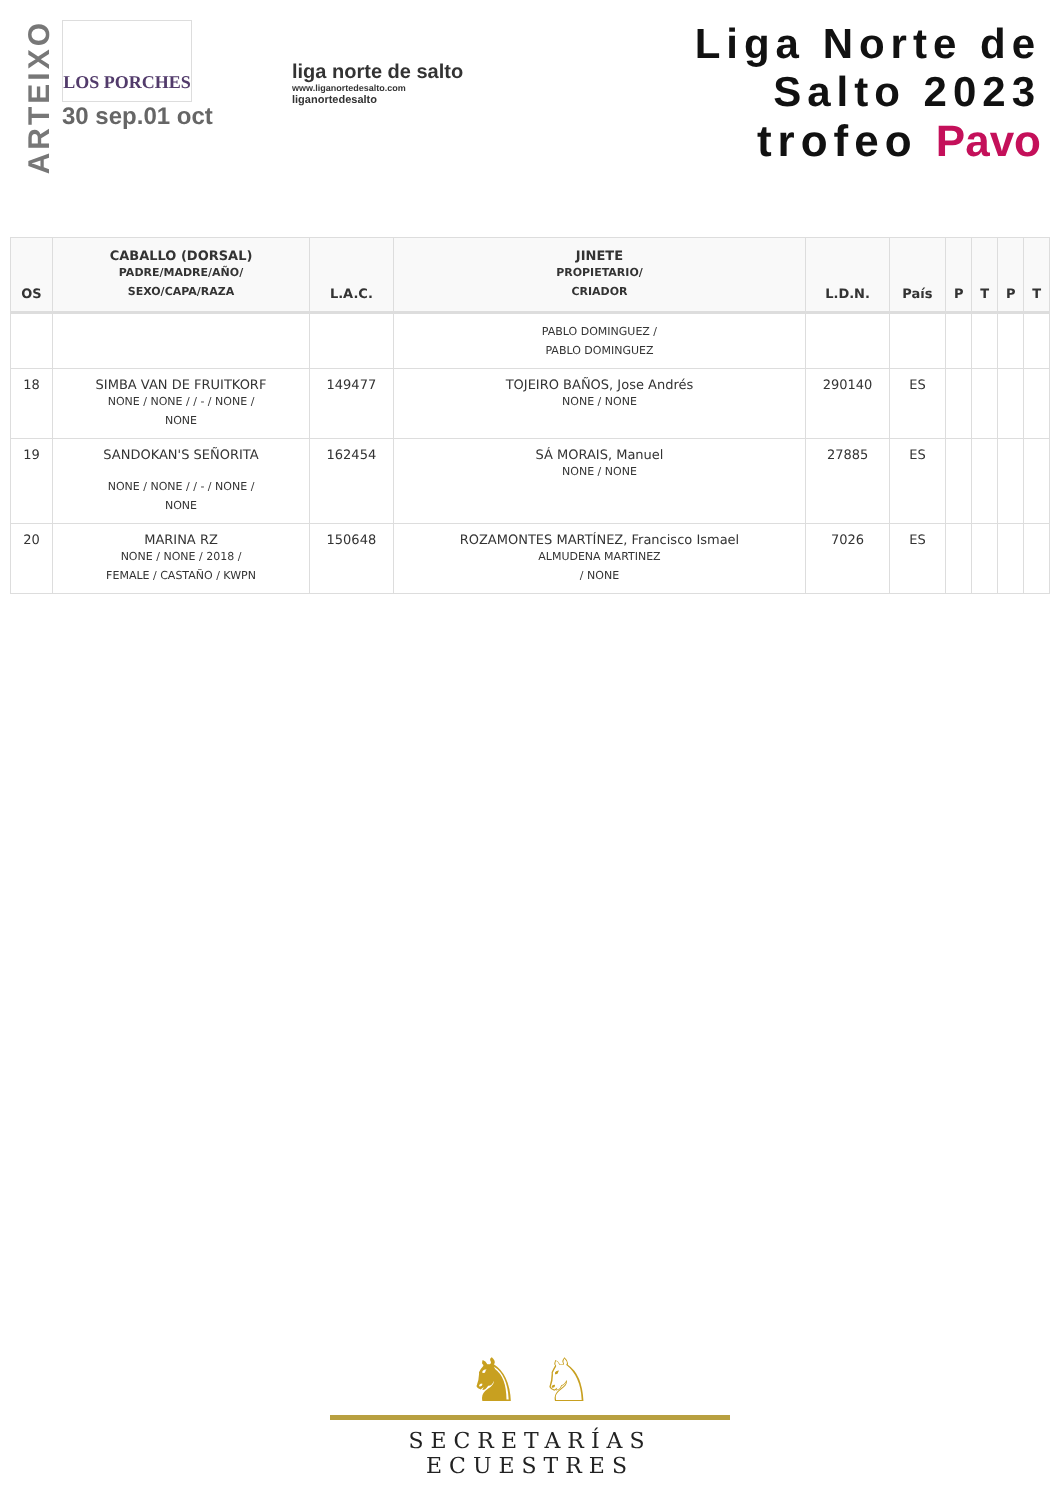ARTEIXO
LOS PORCHES
30 sep.01 oct
liga norte de salto
www.liganortedesalto.com
liganortedesalto
Liga Norte de Salto 2023
trofeo Pavo
| OS | CABALLO (DORSAL) PADRE/MADRE/AÑO/ SEXO/CAPA/RAZA | L.A.C. | JINETE PROPIETARIO/ CRIADOR | L.D.N. | País | P | T | P | T |
| --- | --- | --- | --- | --- | --- | --- | --- | --- | --- |
| | | | PABLO DOMINGUEZ / PABLO DOMINGUEZ | | | | | | |
| 18 | SIMBA VAN DE FRUITKORF NONE / NONE / / - / NONE / NONE | 149477 | TOJEIRO BAÑOS, Jose Andrés NONE / NONE | 290140 | ES | | | | |
| 19 | SANDOKAN'S SEÑORITA NONE / NONE / / - / NONE / NONE | 162454 | SÁ MORAIS, Manuel NONE / NONE | 27885 | ES | | | | |
| 20 | MARINA RZ NONE / NONE / 2018 / FEMALE / CASTAÑO / KWPN | 150648 | ROZAMONTES MARTÍNEZ, Francisco Ismael ALMUDENA MARTINEZ / NONE | 7026 | ES | | | | |
♞ ♘
SECRETARÍAS ECUESTRES